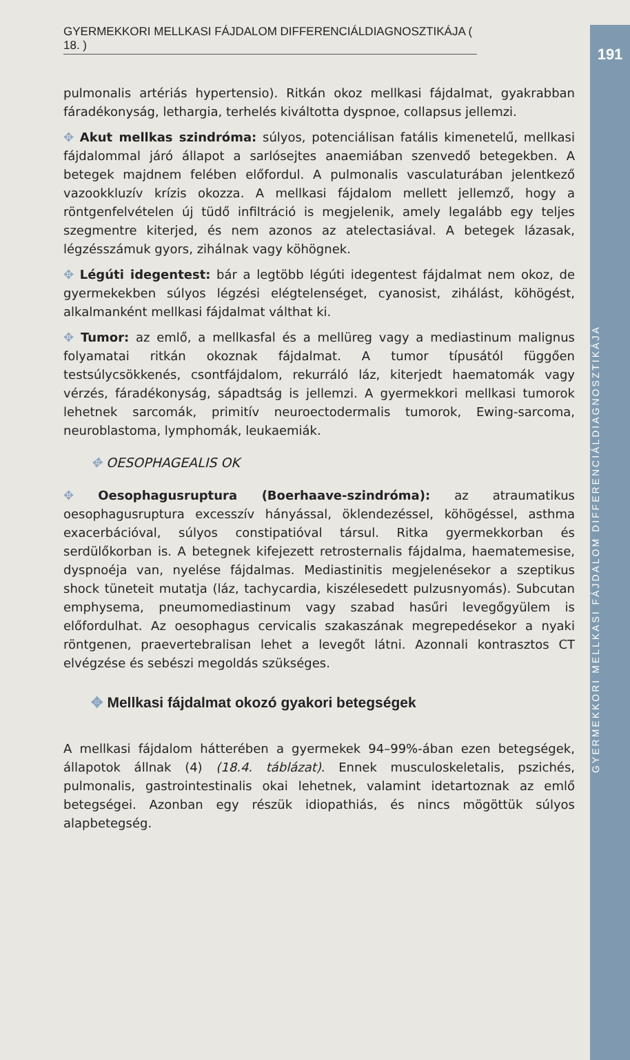191
GYERMEKKORI MELLKASI FÁJDALOM DIFFERENCIÁLDIAGNOSZTIKÁJA
GYERMEKKORI MELLKASI FÁJDALOM DIFFERENCIÁLDIAGNOSZTIKÁJA ( 18. )
pulmonalis artériás hypertensio). Ritkán okoz mellkasi fájdalmat, gyakrabban fáradékonyság, lethargia, terhelés kiváltotta dyspnoe, collapsus jellemzi.
✥ Akut mellkas szindróma: súlyos, potenciálisan fatális kimenetelű, mellkasi fájdalommal járó állapot a sarlósejtes anaemiában szenvedő betegekben. A betegek majdnem felében előfordul. A pulmonalis vasculaturában jelentkező vazookkluzív krízis okozza. A mellkasi fájdalom mellett jellemző, hogy a röntgenfelvételen új tüdő infiltráció is megjelenik, amely legalább egy teljes szegmentre kiterjed, és nem azonos az atelectasiával. A betegek lázasak, légzésszámuk gyors, zihálnak vagy köhögnek.
✥ Légúti idegentest: bár a legtöbb légúti idegentest fájdalmat nem okoz, de gyermekekben súlyos légzési elégtelenséget, cyanosist, zihálást, köhögést, alkalmanként mellkasi fájdalmat válthat ki.
✥ Tumor: az emlő, a mellkasfal és a mellüreg vagy a mediastinum malignus folyamatai ritkán okoznak fájdalmat. A tumor típusától függően testsúlycsökkenés, csontfájdalom, rekurráló láz, kiterjedt haematomák vagy vérzés, fáradékonyság, sápadtság is jellemzi. A gyermekkori mellkasi tumorok lehetnek sarcomák, primitív neuroectodermalis tumorok, Ewing-sarcoma, neuroblastoma, lymphomák, leukaemiák.
✥ OESOPHAGEALIS OK
✥ Oesophagusruptura (Boerhaave-szindróma): az atraumatikus oesophagusruptura excesszív hányással, öklendezéssel, köhögéssel, asthma exacerbációval, súlyos constipatióval társul. Ritka gyermekkorban és serdülőkorban is. A betegnek kifejezett retrosternalis fájdalma, haematemesise, dyspnoéja van, nyelése fájdalmas. Mediastinitis megjelenésekor a szeptikus shock tüneteit mutatja (láz, tachycardia, kiszélesedett pulzusnyomás). Subcutan emphysema, pneumomediastinum vagy szabad hasűri levegőgyülem is előfordulhat. Az oesophagus cervicalis szakaszának megrepedésekor a nyaki röntgenen, praevertebralisan lehet a levegőt látni. Azonnali kontrasztos CT elvégzése és sebészi megoldás szükséges.
✥ Mellkasi fájdalmat okozó gyakori betegségek
A mellkasi fájdalom hátterében a gyermekek 94–99%-ában ezen betegségek, állapotok állnak (4) (18.4. táblázat). Ennek musculoskeletalis, pszichés, pulmonalis, gastrointestinalis okai lehetnek, valamint idetartoznak az emlő betegségei. Azonban egy részük idiopathiás, és nincs mögöttük súlyos alapbetegség.